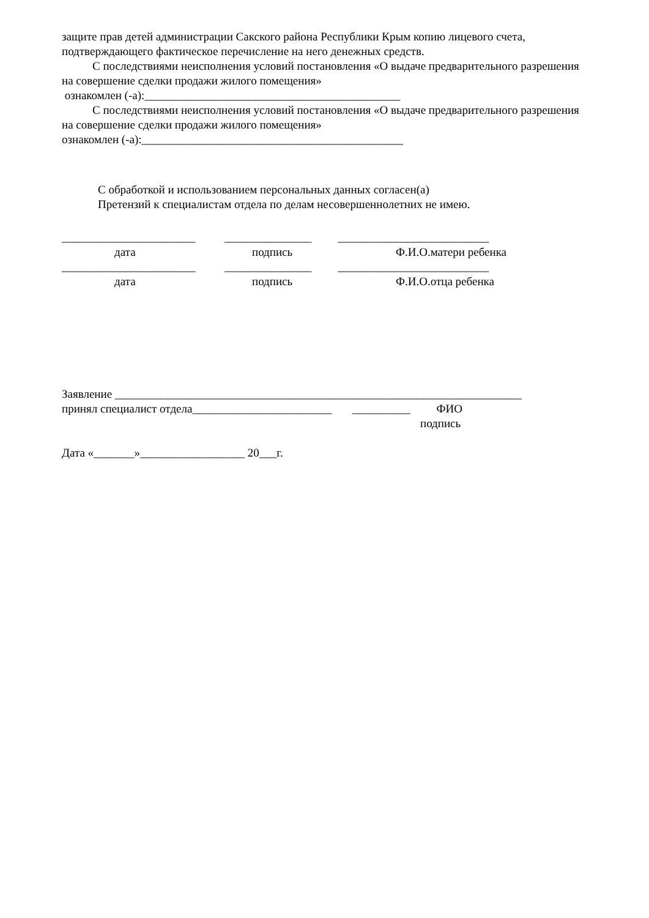защите прав детей администрации Сакского района Республики Крым копию лицевого счета, подтверждающего фактическое перечисление на него денежных средств.
С последствиями неисполнения условий постановления «О выдаче предварительного разрешения на совершение сделки продажи жилого помещения»
ознакомлен (-а):____________________________________________
С последствиями неисполнения условий постановления «О выдаче предварительного разрешения на совершение сделки продажи жилого помещения»
ознакомлен (-а):_____________________________________________
С обработкой и использованием персональных данных согласен(а)
Претензий к специалистам отдела по делам несовершеннолетних не имею.
_______________________ _______________ __________________________
дата
подпись
Ф.И.О.матери ребенка
_______________________ _______________ __________________________
дата
подпись
Ф.И.О.отца ребенка
Заявление ______________________________________________________________________
принял специалист отдела________________________ __________ ФИО
подпись
Дата «_______»__________________ 20___г.